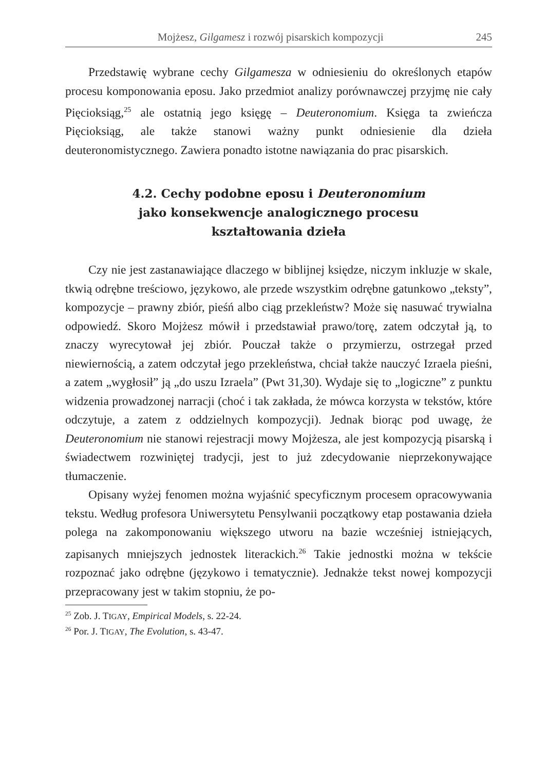Mojżesz, Gilgamesz i rozwój pisarskich kompozycji 245
Przedstawię wybrane cechy Gilgamesza w odniesieniu do określonych etapów procesu komponowania eposu. Jako przedmiot analizy porównawczej przyjmę nie cały Pięcioksiąg,<sup>25</sup> ale ostatnią jego księgę – Deuteronomium. Księga ta zwieńcza Pięcioksiąg, ale także stanowi ważny punkt odniesienie dla dzieła deuteronomistycznego. Zawiera ponadto istotne nawiązania do prac pisarskich.
4.2. Cechy podobne eposu i Deuteronomium
jako konsekwencje analogicznego procesu
kształtowania dzieła
Czy nie jest zastanawiające dlaczego w biblijnej księdze, niczym inkluzje w skale, tkwią odrębne treściowo, językowo, ale przede wszystkim odrębne gatunkowo „teksty”, kompozycje – prawny zbiór, pieśń albo ciąg przekleństw? Może się nasuwać trywialna odpowiedź. Skoro Mojżesz mówił i przedstawiał prawo/torę, zatem odczytał ją, to znaczy wyrecytował jej zbiór. Pouczał także o przymierzu, ostrzegał przed niewiernością, a zatem odczytał jego przekleństwa, chciał także nauczyć Izraela pieśni, a zatem „wygłosił” ją „do uszu Izraela” (Pwt 31,30). Wydaje się to „logiczne” z punktu widzenia prowadzonej narracji (choć i tak zakłada, że mówca korzysta w tekstów, które odczytuje, a zatem z oddzielnych kompozycji). Jednak biorąc pod uwagę, że Deuteronomium nie stanowi rejestracji mowy Mojżesza, ale jest kompozycją pisarską i świadectwem rozwiniętej tradycji, jest to już zdecydowanie nieprzekonywające tłumaczenie.
Opisany wyżej fenomen można wyjaśnić specyficznym procesem opracowywania tekstu. Według profesora Uniwersytetu Pensylwanii początkowy etap postawania dzieła polega na zakomponowaniu większego utworu na bazie wcześniej istniejących, zapisanych mniejszych jednostek literackich.<sup>26</sup> Takie jednostki można w tekście rozpoznać jako odrębne (językowo i tematycznie). Jednakże tekst nowej kompozycji przepracowany jest w takim stopniu, że po-
<sup>25</sup> Zob. J. TIGAY, Empirical Models, s. 22-24.
<sup>26</sup> Por. J. TIGAY, The Evolution, s. 43-47.